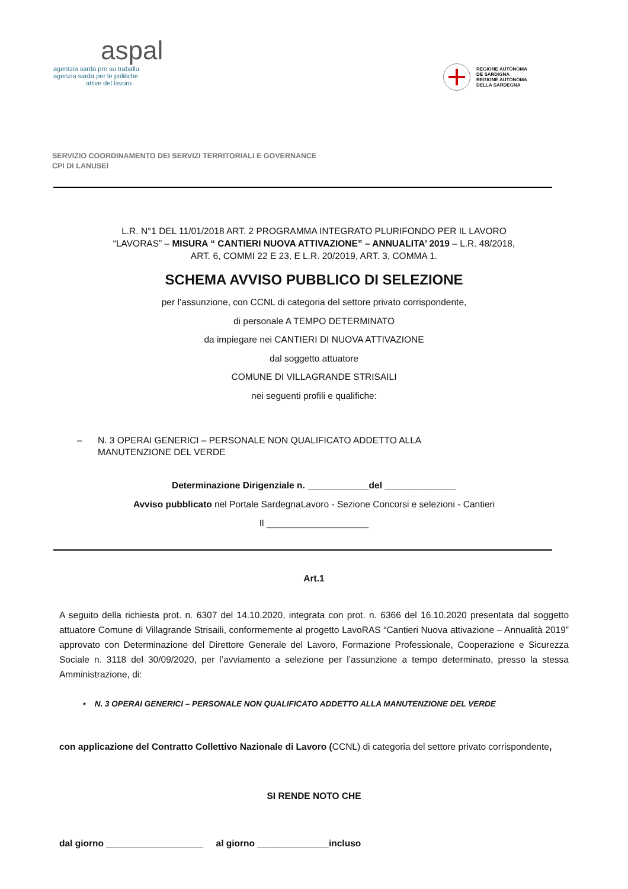aspal
agentzia sarda pro su traballu
agenzia sarda per le politiche
attive del lavoro
REGIONE AUTÒNOMA
DE SARDIGNA
REGIONE AUTONOMA
DELLA SARDEGNA
SERVIZIO COORDINAMENTO DEI SERVIZI TERRITORIALI E GOVERNANCE
CPI DI LANUSEI
L.R. N°1 DEL 11/01/2018 ART. 2 PROGRAMMA INTEGRATO PLURIFONDO PER IL LAVORO
“LAVORAS” – MISURA “ CANTIERI NUOVA ATTIVAZIONE” – ANNUALITA’ 2019 – L.R. 48/2018,
ART. 6, COMMI 22 E 23, E L.R. 20/2019, ART. 3, COMMA 1.
SCHEMA AVVISO PUBBLICO DI SELEZIONE
per l’assunzione, con CCNL di categoria del settore privato corrispondente,
di personale A TEMPO DETERMINATO
da impiegare nei CANTIERI DI NUOVA ATTIVAZIONE
dal soggetto attuatore
COMUNE DI VILLAGRANDE STRISAILI
nei seguenti profili e qualifiche:
– N. 3 OPERAI GENERICI – PERSONALE NON QUALIFICATO ADDETTO ALLA
MANUTENZIONE DEL VERDE
Determinazione Dirigenziale n. ____________del ______________
Avviso pubblicato nel Portale SardegnaLavoro - Sezione Concorsi e selezioni - Cantieri
Il ____________________
Art.1
A seguito della richiesta prot. n. 6307 del 14.10.2020, integrata con prot. n. 6366 del 16.10.2020 presentata dal soggetto attuatore Comune di Villagrande Strisaili, conformemente al progetto LavoRAS “Cantieri Nuova attivazione – Annualità 2019” approvato con Determinazione del Direttore Generale del Lavoro, Formazione Professionale, Cooperazione e Sicurezza Sociale n. 3118 del 30/09/2020, per l’avviamento a selezione per l’assunzione a tempo determinato, presso la stessa Amministrazione, di:
• N. 3 OPERAI GENERICI – PERSONALE NON QUALIFICATO ADDETTO ALLA MANUTENZIONE DEL VERDE
con applicazione del Contratto Collettivo Nazionale di Lavoro (CCNL) di categoria del settore privato corrispondente,
SI RENDE NOTO CHE
dal giorno ___________________ al giorno ______________incluso